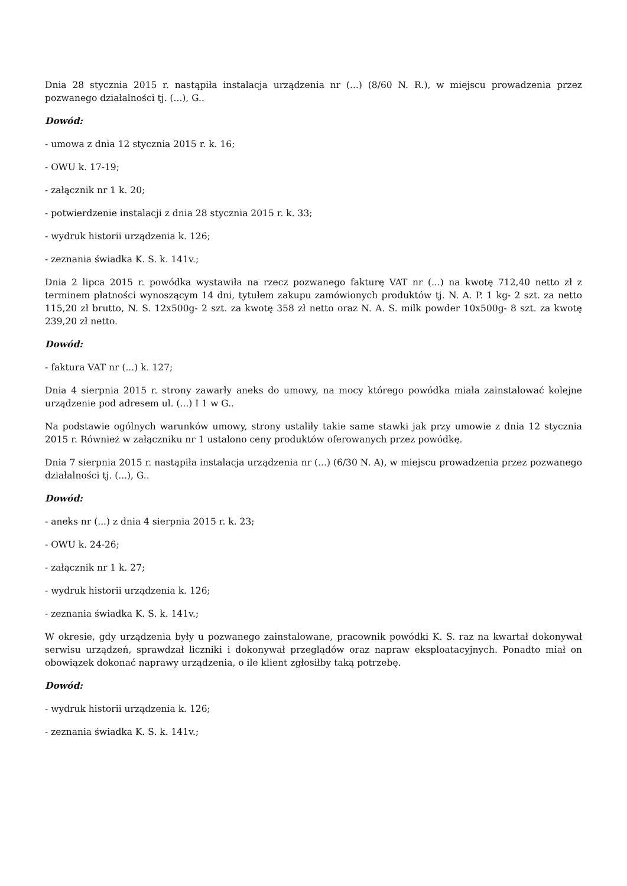Dnia 28 stycznia 2015 r. nastąpiła instalacja urządzenia nr (...) (8/60 N. R.), w miejscu prowadzenia przez pozwanego działalności tj. (...), G..
Dowód:
- umowa z dnia 12 stycznia 2015 r. k. 16;
- OWU k. 17-19;
- załącznik nr 1 k. 20;
- potwierdzenie instalacji z dnia 28 stycznia 2015 r. k. 33;
- wydruk historii urządzenia k. 126;
- zeznania świadka K. S. k. 141v.;
Dnia 2 lipca 2015 r. powódka wystawiła na rzecz pozwanego fakturę VAT nr (...) na kwotę 712,40 netto zł z terminem płatności wynoszącym 14 dni, tytułem zakupu zamówionych produktów tj. N. A. P. 1 kg- 2 szt. za netto 115,20 zł brutto, N. S. 12x500g- 2 szt. za kwotę 358 zł netto oraz N. A. S. milk powder 10x500g- 8 szt. za kwotę 239,20 zł netto.
Dowód:
- faktura VAT nr (...) k. 127;
Dnia 4 sierpnia 2015 r. strony zawarły aneks do umowy, na mocy którego powódka miała zainstalować kolejne urządzenie pod adresem ul. (...) I 1 w G..
Na podstawie ogólnych warunków umowy, strony ustaliły takie same stawki jak przy umowie z dnia 12 stycznia 2015 r. Również w załączniku nr 1 ustalono ceny produktów oferowanych przez powódkę.
Dnia 7 sierpnia 2015 r. nastąpiła instalacja urządzenia nr (...) (6/30 N. A), w miejscu prowadzenia przez pozwanego działalności tj. (...), G..
Dowód:
- aneks nr (...) z dnia 4 sierpnia 2015 r. k. 23;
- OWU k. 24-26;
- załącznik nr 1 k. 27;
- wydruk historii urządzenia k. 126;
- zeznania świadka K. S. k. 141v.;
W okresie, gdy urządzenia były u pozwanego zainstalowane, pracownik powódki K. S. raz na kwartał dokonywał serwisu urządzeń, sprawdzał liczniki i dokonywał przeglądów oraz napraw eksploatacyjnych. Ponadto miał on obowiązek dokonać naprawy urządzenia, o ile klient zgłosiłby taką potrzebę.
Dowód:
- wydruk historii urządzenia k. 126;
- zeznania świadka K. S. k. 141v.;